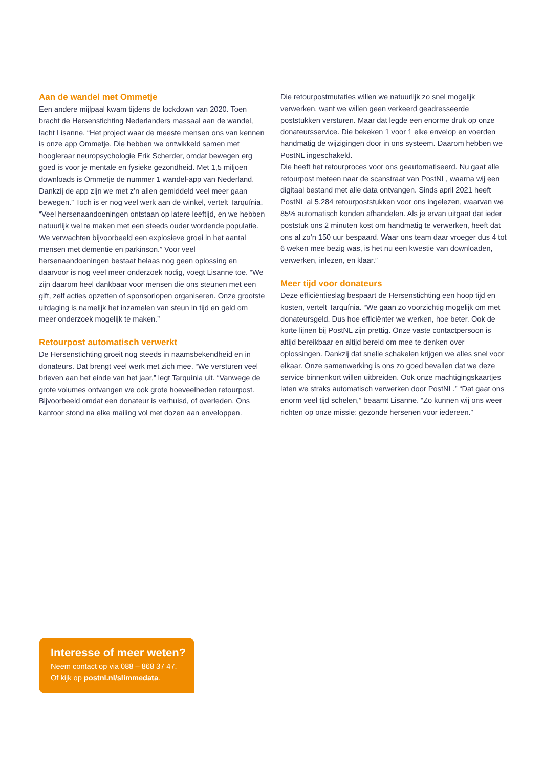Aan de wandel met Ommetje
Een andere mijlpaal kwam tijdens de lockdown van 2020. Toen bracht de Hersenstichting Nederlanders massaal aan de wandel, lacht Lisanne. “Het project waar de meeste mensen ons van kennen is onze app Ommetje. Die hebben we ontwikkeld samen met hoogleraar neuropsychologie Erik Scherder, omdat bewegen erg goed is voor je mentale en fysieke gezondheid. Met 1,5 miljoen downloads is Ommetje de nummer 1 wandel-app van Nederland. Dankzij de app zijn we met z’n allen gemiddeld veel meer gaan bewegen.” Toch is er nog veel werk aan de winkel, vertelt Tarquínia. “Veel hersenaandoeningen ontstaan op latere leeftijd, en we hebben natuurlijk wel te maken met een steeds ouder wordende populatie. We verwachten bijvoorbeeld een explosieve groei in het aantal mensen met dementie en parkinson.” Voor veel hersenaandoeningen bestaat helaas nog geen oplossing en daarvoor is nog veel meer onderzoek nodig, voegt Lisanne toe. “We zijn daarom heel dankbaar voor mensen die ons steunen met een gift, zelf acties opzetten of sponsorlopen organiseren. Onze grootste uitdaging is namelijk het inzamelen van steun in tijd en geld om meer onderzoek mogelijk te maken.”
Retourpost automatisch verwerkt
De Hersenstichting groeit nog steeds in naamsbekendheid en in donateurs. Dat brengt veel werk met zich mee. “We versturen veel brieven aan het einde van het jaar,” legt Tarquínia uit. “Vanwege de grote volumes ontvangen we ook grote hoeveelheden retourpost. Bijvoorbeeld omdat een donateur is verhuisd, of overleden. Ons kantoor stond na elke mailing vol met dozen aan enveloppen.
Die retourpostmutaties willen we natuurlijk zo snel mogelijk verwerken, want we willen geen verkeerd geadresseerde poststukken versturen. Maar dat legde een enorme druk op onze donateursservice. Die bekeken 1 voor 1 elke envelop en voerden handmatig de wijzigingen door in ons systeem. Daarom hebben we PostNL ingeschakeld.
Die heeft het retourproces voor ons geautomatiseerd. Nu gaat alle retourpost meteen naar de scanstraat van PostNL, waarna wij een digitaal bestand met alle data ontvangen. Sinds april 2021 heeft PostNL al 5.284 retourpoststukken voor ons ingelezen, waarvan we 85% automatisch konden afhandelen. Als je ervan uitgaat dat ieder poststuk ons 2 minuten kost om handmatig te verwerken, heeft dat ons al zo’n 150 uur bespaard. Waar ons team daar vroeger dus 4 tot 6 weken mee bezig was, is het nu een kwestie van downloaden, verwerken, inlezen, en klaar.”
Meer tijd voor donateurs
Deze efficiëntieslag bespaart de Hersenstichting een hoop tijd en kosten, vertelt Tarquínia. “We gaan zo voorzichtig mogelijk om met donateursgeld. Dus hoe efficiënter we werken, hoe beter. Ook de korte lijnen bij PostNL zijn prettig. Onze vaste contactpersoon is altijd bereikbaar en altijd bereid om mee te denken over oplossingen. Dankzij dat snelle schakelen krijgen we alles snel voor elkaar. Onze samenwerking is ons zo goed bevallen dat we deze service binnenkort willen uitbreiden. Ook onze machtigingskaartjes laten we straks automatisch verwerken door PostNL.” “Dat gaat ons enorm veel tijd schelen,” beaamt Lisanne. “Zo kunnen wij ons weer richten op onze missie: gezonde hersenen voor iedereen.”
Interesse of meer weten?
Neem contact op via 088 – 868 37 47.
Of kijk op postnl.nl/slimmedata.